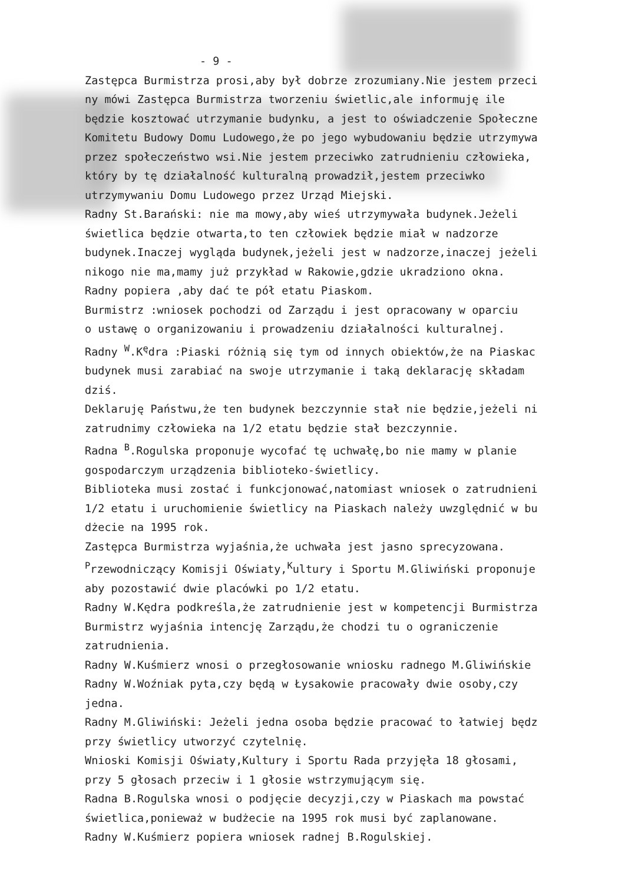- 9 -
Zastępca Burmistrza prosi,aby był dobrze zrozumiany.Nie jestem przeci
ny mówi Zastępca Burmistrza tworzeniu świetlic,ale informuję ile
będzie kosztować utrzymanie budynku, a jest to oświadczenie Społeczne
Komitetu Budowy Domu Ludowego,że po jego wybudowaniu będzie utrzymywa
przez społeczeństwo wsi.Nie jestem przeciwko zatrudnieniu człowieka,
który by tę działalność kulturalną prowadził,jestem przeciwko
utrzymywaniu Domu Ludowego przez Urząd Miejski.
Radny St.Barański: nie ma mowy,aby wieś utrzymywała budynek.Jeżeli
świetlica będzie otwarta,to ten człowiek będzie miał w nadzorze
budynek.Inaczej wygląda budynek,jeżeli jest w nadzorze,inaczej jeżeli
nikogo nie ma,mamy już przykład w Rakowie,gdzie ukradziono okna.
Radny popiera ,aby dać te pół etatu Piaskom.
Burmistrz :wniosek pochodzi od Zarządu i jest opracowany w oparciu
o ustawę o organizowaniu i prowadzeniu działalności kulturalnej.
Radny <sup>W</sup>.K<sup>ę</sup>dra :Piaski różnią się tym od innych obiektów,że na Piaskac
budynek musi zarabiać na swoje utrzymanie i taką deklarację składam
dziś.
Deklaruję Państwu,że ten budynek bezczynnie stał nie będzie,jeżeli ni
zatrudnimy człowieka na 1/2 etatu będzie stał bezczynnie.
Radna <sup>B</sup>.Rogulska proponuje wycofać tę uchwałę,bo nie mamy w planie
gospodarczym urządzenia biblioteko-świetlicy.
Biblioteka musi zostać i funkcjonować,natomiast wniosek o zatrudnieni
1/2 etatu i uruchomienie świetlicy na Piaskach należy uwzględnić w bu
dżecie na 1995 rok.
Zastępca Burmistrza wyjaśnia,że uchwała jest jasno sprecyzowana.
<sup>P</sup>rzewodniczący Komisji Oświaty,<sup>K</sup>ultury i Sportu M.Gliwiński proponuje
aby pozostawić dwie placówki po 1/2 etatu.
Radny W.Kędra podkreśla,że zatrudnienie jest w kompetencji Burmistrza
Burmistrz wyjaśnia intencję Zarządu,że chodzi tu o ograniczenie
zatrudnienia.
Radny W.Kuśmierz wnosi o przegłosowanie wniosku radnego M.Gliwińskie
Radny W.Woźniak pyta,czy będą w Łysakowie pracowały dwie osoby,czy
jedna.
Radny M.Gliwiński: Jeżeli jedna osoba będzie pracować to łatwiej będz
przy świetlicy utworzyć czytelnię.
Wnioski Komisji Oświaty,Kultury i Sportu Rada przyjęła 18 głosami,
przy 5 głosach przeciw i 1 głosie wstrzymującym się.
Radna B.Rogulska wnosi o podjęcie decyzji,czy w Piaskach ma powstać
świetlica,ponieważ w budżecie na 1995 rok musi być zaplanowane.
Radny W.Kuśmierz popiera wniosek radnej B.Rogulskiej.